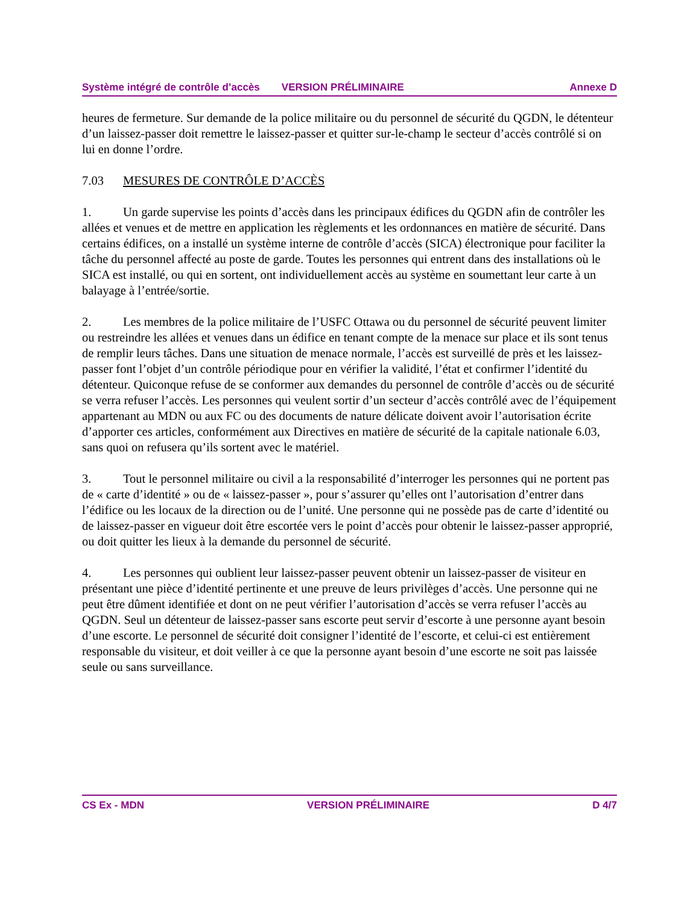Système intégré de contrôle d’accès VERSION PRÉLIMINAIRE Annexe D
heures de fermeture. Sur demande de la police militaire ou du personnel de sécurité du QGDN, le détenteur d’un laissez-passer doit remettre le laissez-passer et quitter sur-le-champ le secteur d’accès contrôlé si on lui en donne l’ordre.
7.03 MESURES DE CONTRÔLE D’ACCÈS
1. Un garde supervise les points d’accès dans les principaux édifices du QGDN afin de contrôler les allées et venues et de mettre en application les règlements et les ordonnances en matière de sécurité. Dans certains édifices, on a installé un système interne de contrôle d’accès (SICA) électronique pour faciliter la tâche du personnel affecté au poste de garde. Toutes les personnes qui entrent dans des installations où le SICA est installé, ou qui en sortent, ont individuellement accès au système en soumettant leur carte à un balayage à l’entrée/sortie.
2. Les membres de la police militaire de l’USFC Ottawa ou du personnel de sécurité peuvent limiter ou restreindre les allées et venues dans un édifice en tenant compte de la menace sur place et ils sont tenus de remplir leurs tâches. Dans une situation de menace normale, l’accès est surveillé de près et les laissez-passer font l’objet d’un contrôle périodique pour en vérifier la validité, l’état et confirmer l’identité du détenteur. Quiconque refuse de se conformer aux demandes du personnel de contrôle d’accès ou de sécurité se verra refuser l’accès. Les personnes qui veulent sortir d’un secteur d’accès contrôlé avec de l’équipement appartenant au MDN ou aux FC ou des documents de nature délicate doivent avoir l’autorisation écrite d’apporter ces articles, conformément aux Directives en matière de sécurité de la capitale nationale 6.03, sans quoi on refusera qu’ils sortent avec le matériel.
3. Tout le personnel militaire ou civil a la responsabilité d’interroger les personnes qui ne portent pas de « carte d’identité » ou de « laissez-passer », pour s’assurer qu’elles ont l’autorisation d’entrer dans l’édifice ou les locaux de la direction ou de l’unité. Une personne qui ne possède pas de carte d’identité ou de laissez-passer en vigueur doit être escortée vers le point d’accès pour obtenir le laissez-passer approprié, ou doit quitter les lieux à la demande du personnel de sécurité.
4. Les personnes qui oublient leur laissez-passer peuvent obtenir un laissez-passer de visiteur en présentant une pièce d’identité pertinente et une preuve de leurs privilèges d’accès. Une personne qui ne peut être dûment identifiée et dont on ne peut vérifier l’autorisation d’accès se verra refuser l’accès au QGDN. Seul un détenteur de laissez-passer sans escorte peut servir d’escorte à une personne ayant besoin d’une escorte. Le personnel de sécurité doit consigner l’identité de l’escorte, et celui-ci est entièrement responsable du visiteur, et doit veiller à ce que la personne ayant besoin d’une escorte ne soit pas laissée seule ou sans surveillance.
CS Ex - MDN VERSION PRÉLIMINAIRE D 4/7